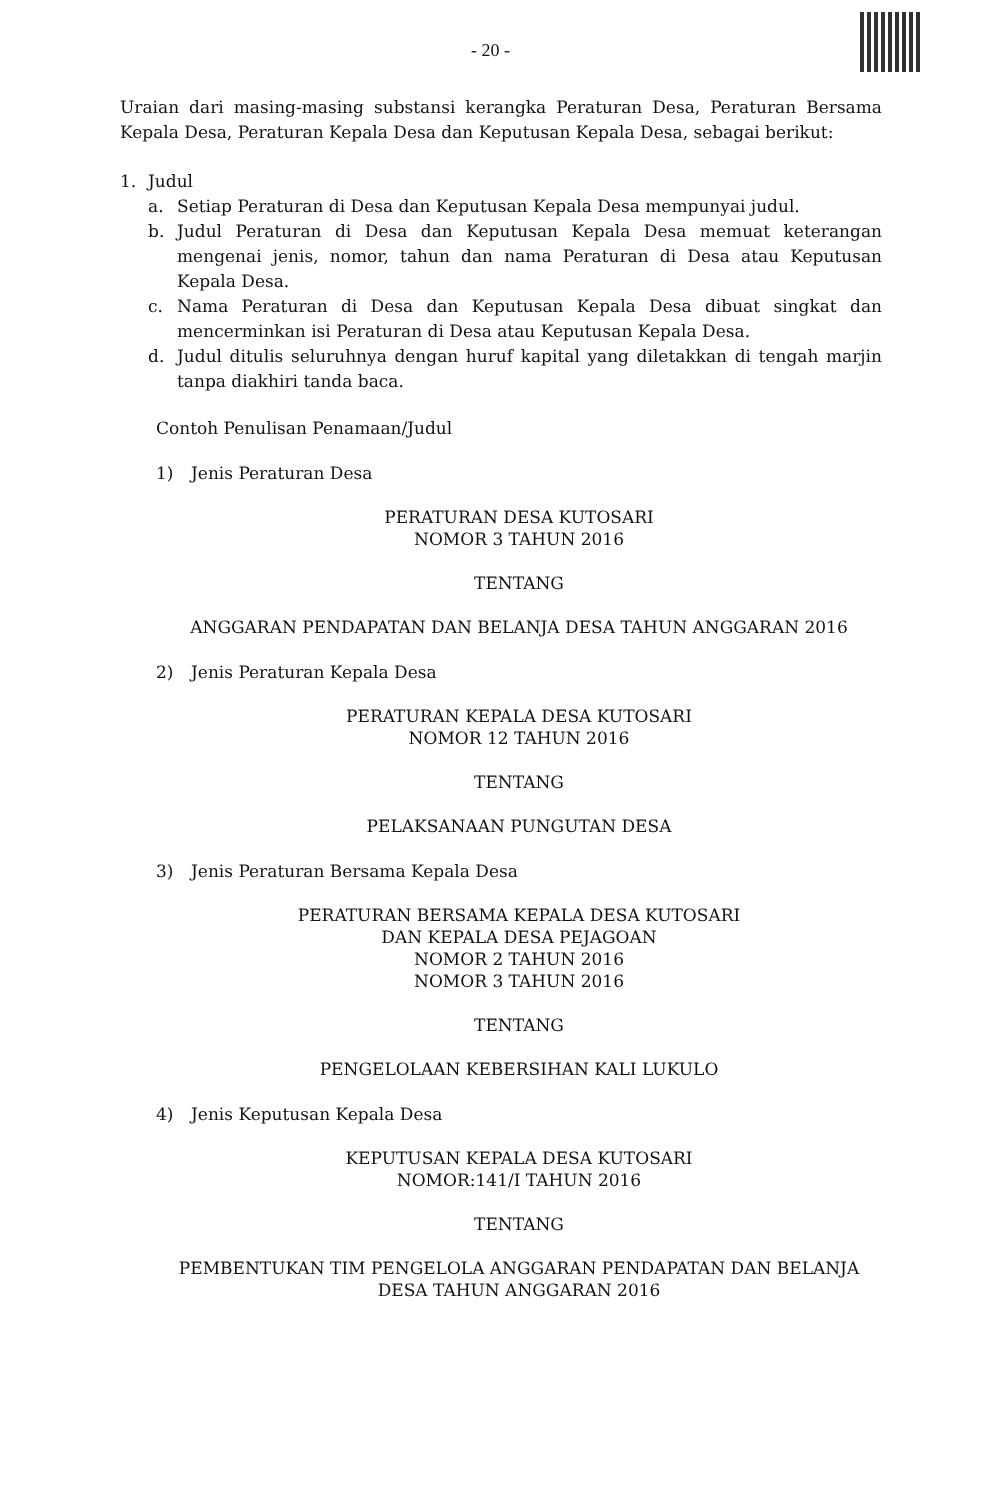- 20 -
Uraian dari masing-masing substansi kerangka Peraturan Desa, Peraturan Bersama Kepala Desa, Peraturan Kepala Desa dan Keputusan Kepala Desa, sebagai berikut:
1. Judul
a. Setiap Peraturan di Desa dan Keputusan Kepala Desa mempunyai judul.
b. Judul Peraturan di Desa dan Keputusan Kepala Desa memuat keterangan mengenai jenis, nomor, tahun dan nama Peraturan di Desa atau Keputusan Kepala Desa.
c. Nama Peraturan di Desa dan Keputusan Kepala Desa dibuat singkat dan mencerminkan isi Peraturan di Desa atau Keputusan Kepala Desa.
d. Judul ditulis seluruhnya dengan huruf kapital yang diletakkan di tengah marjin tanpa diakhiri tanda baca.
Contoh Penulisan Penamaan/Judul
1) Jenis Peraturan Desa
PERATURAN DESA KUTOSARI
NOMOR 3 TAHUN 2016
TENTANG
ANGGARAN PENDAPATAN DAN BELANJA DESA TAHUN ANGGARAN 2016
2) Jenis Peraturan Kepala Desa
PERATURAN KEPALA DESA KUTOSARI
NOMOR 12 TAHUN 2016
TENTANG
PELAKSANAAN PUNGUTAN DESA
3) Jenis Peraturan Bersama Kepala Desa
PERATURAN BERSAMA KEPALA DESA KUTOSARI
DAN KEPALA DESA PEJAGOAN
NOMOR 2 TAHUN 2016
NOMOR 3 TAHUN 2016
TENTANG
PENGELOLAAN KEBERSIHAN KALI LUKULO
4) Jenis Keputusan Kepala Desa
KEPUTUSAN KEPALA DESA KUTOSARI
NOMOR:141/I TAHUN 2016
TENTANG
PEMBENTUKAN TIM PENGELOLA ANGGARAN PENDAPATAN DAN BELANJA DESA TAHUN ANGGARAN 2016